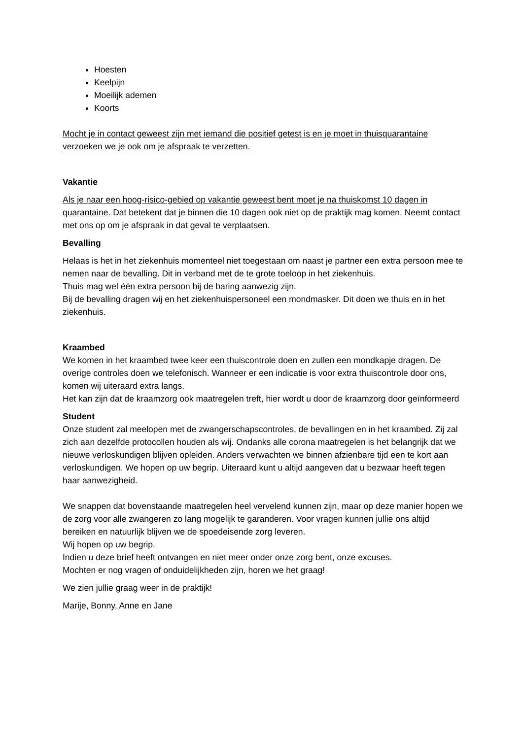Hoesten
Keelpijn
Moeilijk ademen
Koorts
Mocht je in contact geweest zijn met iemand die positief getest is en je moet in thuisquarantaine verzoeken we je ook om je afspraak te verzetten.
Vakantie
Als je naar een hoog-risico-gebied op vakantie geweest bent moet je na thuiskomst 10 dagen in quarantaine. Dat betekent dat je binnen die 10 dagen ook niet op de praktijk mag komen. Neemt contact met ons op om je afspraak in dat geval te verplaatsen.
Bevalling
Helaas is het in het ziekenhuis momenteel niet toegestaan om naast je partner een extra persoon mee te nemen naar de bevalling. Dit in verband met de te grote toeloop in het ziekenhuis.
Thuis mag wel één extra persoon bij de baring aanwezig zijn.
Bij de bevalling dragen wij en het ziekenhuispersoneel een mondmasker. Dit doen we thuis en in het ziekenhuis.
Kraambed
We komen in het kraambed twee keer een thuiscontrole doen en zullen een mondkapje dragen. De overige controles doen we telefonisch. Wanneer er een indicatie is voor extra thuiscontrole door ons, komen wij uiteraard extra langs.
Het kan zijn dat de kraamzorg ook maatregelen treft, hier wordt u door de kraamzorg door geïnformeerd
Student
Onze student zal meelopen met de zwangerschapscontroles, de bevallingen en in het kraambed. Zij zal zich aan dezelfde protocollen houden als wij. Ondanks alle corona maatregelen is het belangrijk dat we nieuwe verloskundigen blijven opleiden. Anders verwachten we binnen afzienbare tijd een te kort aan verloskundigen. We hopen op uw begrip. Uiteraard kunt u altijd aangeven dat u bezwaar heeft tegen haar aanwezigheid.
We snappen dat bovenstaande maatregelen heel vervelend kunnen zijn, maar op deze manier hopen we de zorg voor alle zwangeren zo lang mogelijk te garanderen. Voor vragen kunnen jullie ons altijd bereiken en natuurlijk blijven we de spoedeisende zorg leveren.
Wij hopen op uw begrip.
Indien u deze brief heeft ontvangen en niet meer onder onze zorg bent, onze excuses.
Mochten er nog vragen of onduidelijkheden zijn, horen we het graag!
We zien jullie graag weer in de praktijk!
Marije, Bonny, Anne en Jane